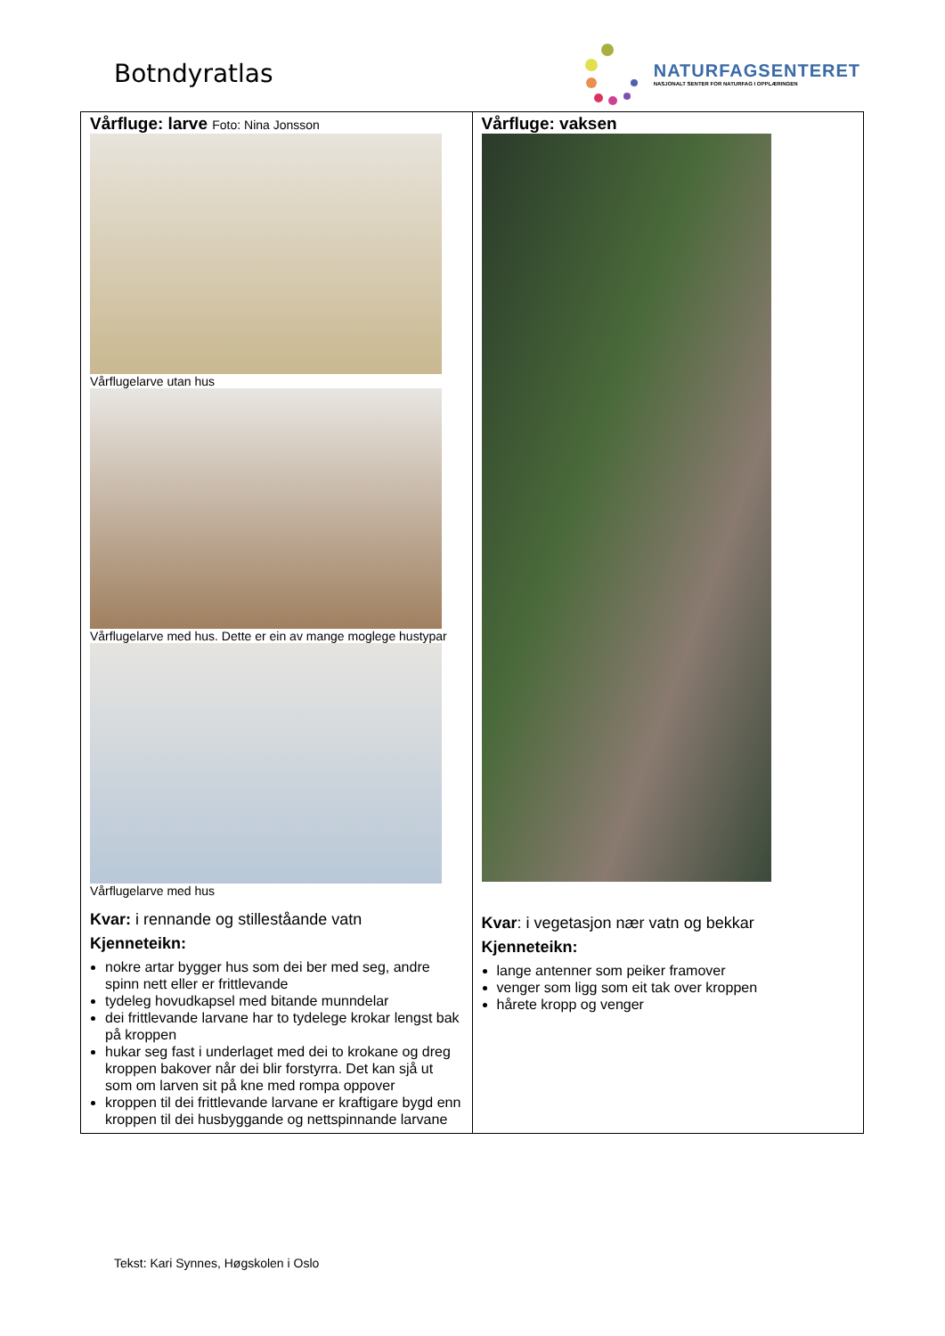Botndyratlas
NATURFAGSENTERET
NASJONALT SENTER FOR NATURFAG I OPPLÆRINGEN
| Vårfluge: larve Foto: Nina Jonsson Vårflugelarve utan hus Vårflugelarve med hus. Dette er ein av mange moglege hustypar Vårflugelarve med hus Kvar: i rennande og stilleståande vatn Kjenneteikn: nokre artar bygger hus som dei ber med seg, andre spinn nett eller er frittlevande tydeleg hovudkapsel med bitande munndelar dei frittlevande larvane har to tydelege krokar lengst bak på kroppen hukar seg fast i underlaget med dei to krokane og dreg kroppen bakover når dei blir forstyrra. Det kan sjå ut som om larven sit på kne med rompa oppover kroppen til dei frittlevande larvane er kraftigare bygd enn kroppen til dei husbyggande og nettspinnande larvane | Vårfluge: vaksen Kvar : i vegetasjon nær vatn og bekkar Kjenneteikn: lange antenner som peiker framover venger som ligg som eit tak over kroppen hårete kropp og venger |
Tekst: Kari Synnes, Høgskolen i Oslo